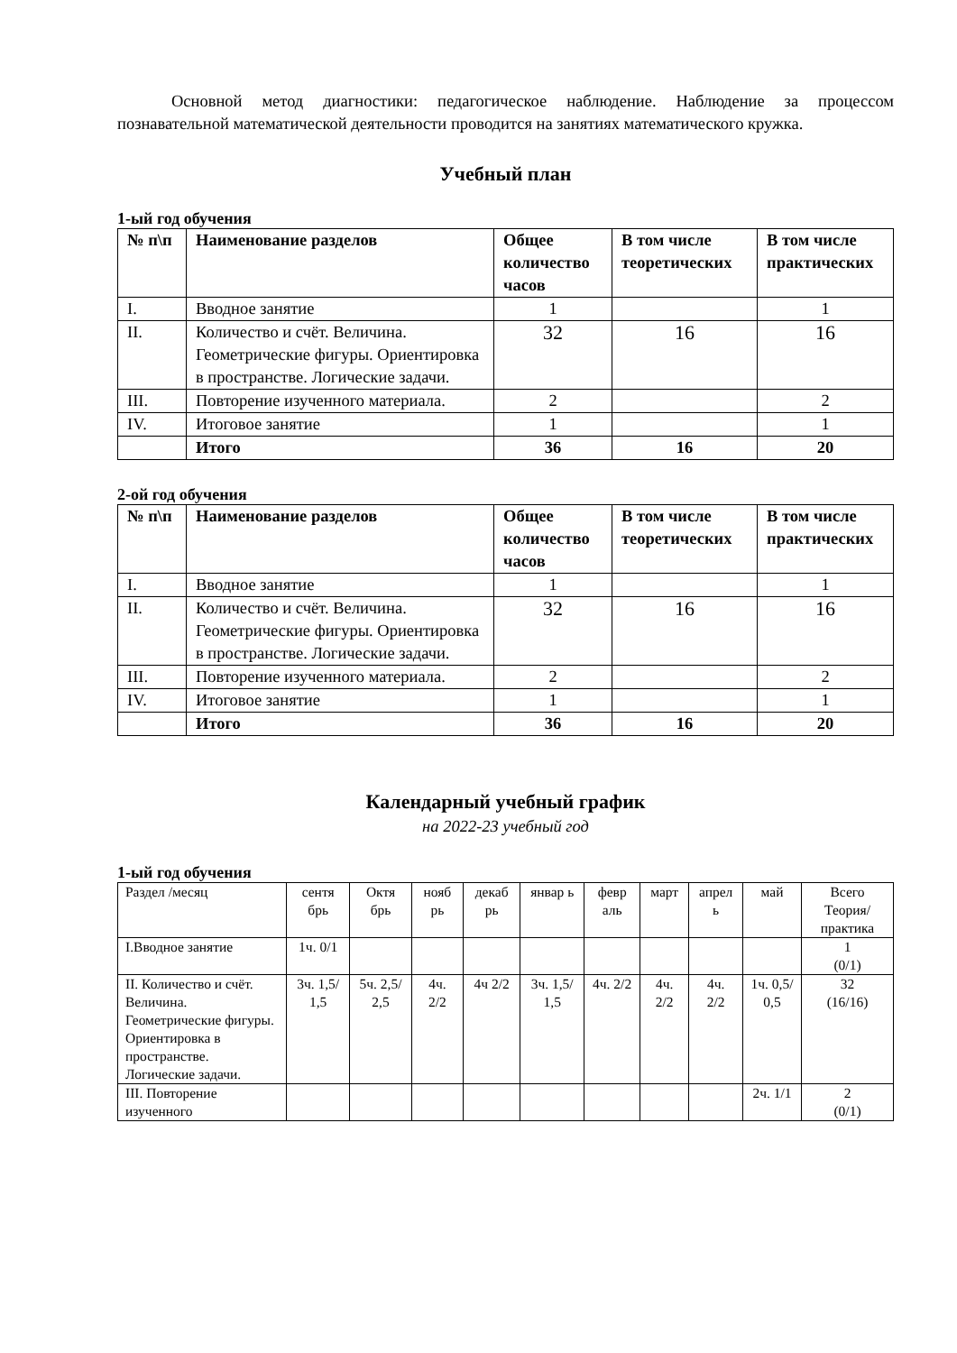Основной метод диагностики: педагогическое наблюдение. Наблюдение за процессом познавательной математической деятельности проводится на занятиях математического кружка.
Учебный план
1-ый год обучения
| № п\п | Наименование разделов | Общее количество часов | В том числе теоретических | В том числе практических |
| --- | --- | --- | --- | --- |
| I. | Вводное занятие | 1 | | 1 |
| II. | Количество и счёт. Величина. Геометрические фигуры. Ориентировка в пространстве. Логические задачи. | 32 | 16 | 16 |
| III. | Повторение изученного материала. | 2 | | 2 |
| IV. | Итоговое занятие | 1 | | 1 |
| | Итого | 36 | 16 | 20 |
2-ой год обучения
| № п\п | Наименование разделов | Общее количество часов | В том числе теоретических | В том числе практических |
| --- | --- | --- | --- | --- |
| I. | Вводное занятие | 1 | | 1 |
| II. | Количество и счёт. Величина. Геометрические фигуры. Ориентировка в пространстве. Логические задачи. | 32 | 16 | 16 |
| III. | Повторение изученного материала. | 2 | | 2 |
| IV. | Итоговое занятие | 1 | | 1 |
| | Итого | 36 | 16 | 20 |
Календарный учебный график
на 2022-23 учебный год
1-ый год обучения
| Раздел /месяц | сентя брь | Октя брь | нояб рь | декаб рь | январ ь | февр аль | март | апрел ь | май | Всего Теория/практика |
| --- | --- | --- | --- | --- | --- | --- | --- | --- | --- | --- |
| I.Вводное занятие | 1ч. 0/1 | | | | | | | | | 1 (0/1) |
| II. Количество и счёт. Величина. Геометрические фигуры. Ориентировка в пространстве. Логические задачи. | 3ч. 1,5/ 1,5 | 5ч. 2,5/ 2,5 | 4ч. 2/2 | 4ч 2/2 | 3ч. 1,5/ 1,5 | 4ч. 2/2 | 4ч. 2/2 | 4ч. 2/2 | 1ч. 0,5/ 0,5 | 32 (16/16) |
| III. Повторение изученного | | | | | | | | | 2ч. 1/1 | 2 (0/1) |